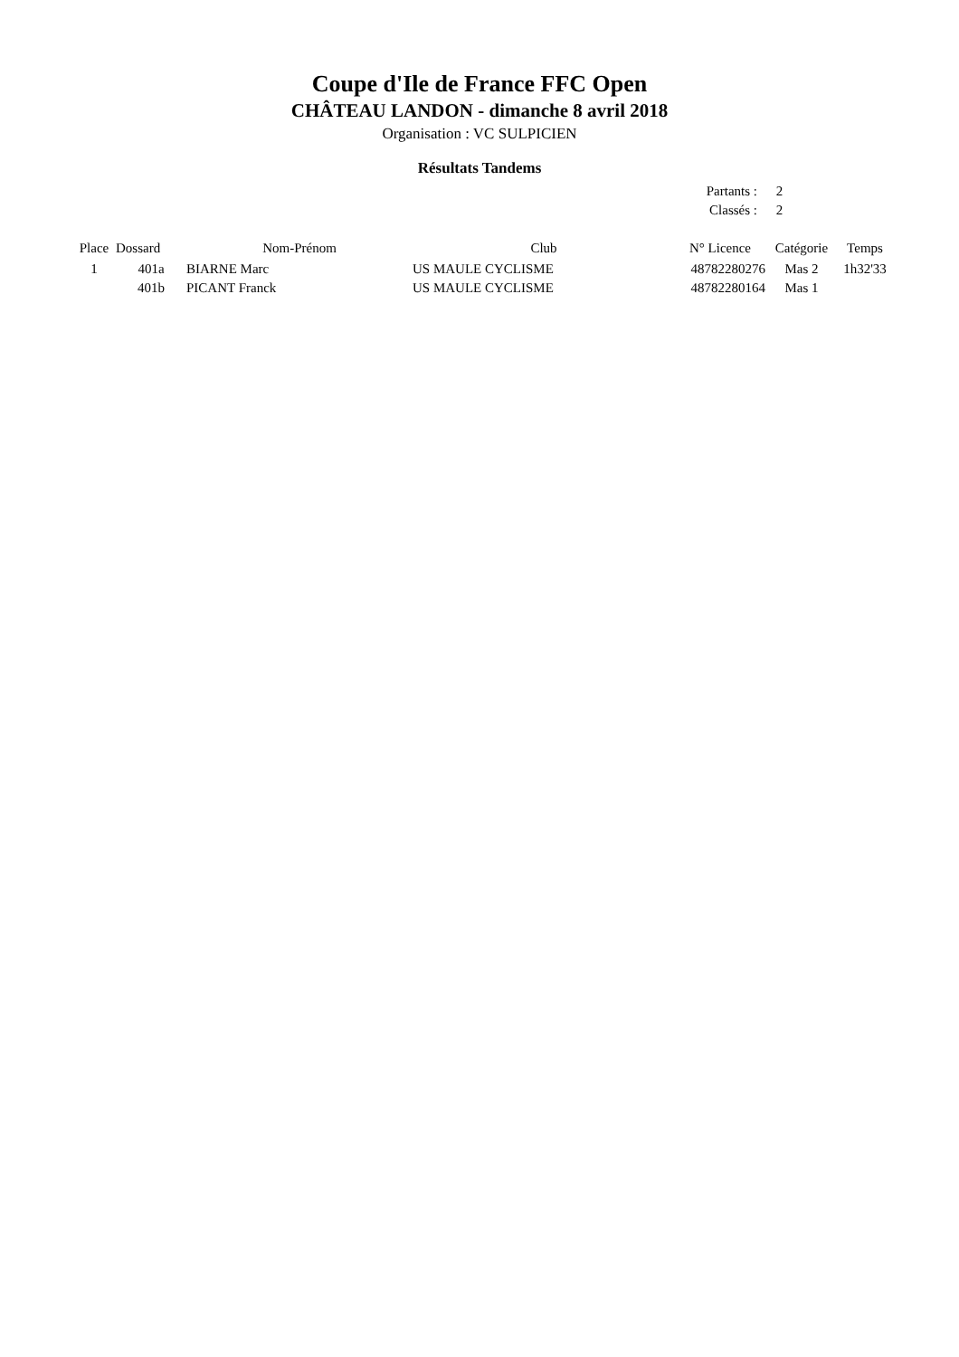Coupe d'Ile de France FFC Open
CHÂTEAU LANDON - dimanche 8 avril 2018
Organisation : VC SULPICIEN
Résultats Tandems
| Partants : | 2 |
| Classés : | 2 |
| Place | Dossard | Nom-Prénom | Club | N° Licence | Catégorie | Temps |
| --- | --- | --- | --- | --- | --- | --- |
| 1 | 401a | BIARNE Marc | US MAULE CYCLISME | 48782280276 | Mas 2 | 1h32'33 |
| | 401b | PICANT Franck | US MAULE CYCLISME | 48782280164 | Mas 1 | |